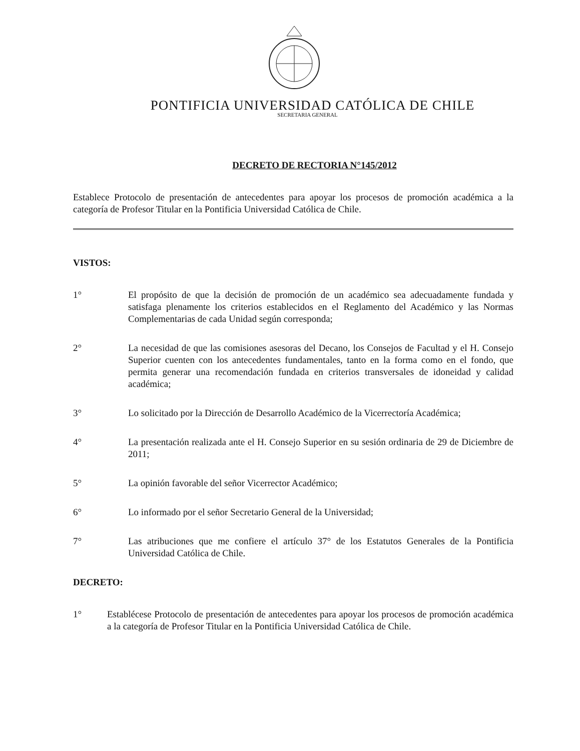PONTIFICIA UNIVERSIDAD CATÓLICA DE CHILE
SECRETARIA GENERAL
DECRETO DE RECTORIA N°145/2012
Establece Protocolo de presentación de antecedentes para apoyar los procesos de promoción académica a la categoría de Profesor Titular en la Pontificia Universidad Católica de Chile.
VISTOS:
1° El propósito de que la decisión de promoción de un académico sea adecuadamente fundada y satisfaga plenamente los criterios establecidos en el Reglamento del Académico y las Normas Complementarias de cada Unidad según corresponda;
2° La necesidad de que las comisiones asesoras del Decano, los Consejos de Facultad y el H. Consejo Superior cuenten con los antecedentes fundamentales, tanto en la forma como en el fondo, que permita generar una recomendación fundada en criterios transversales de idoneidad y calidad académica;
3° Lo solicitado por la Dirección de Desarrollo Académico de la Vicerrectoría Académica;
4° La presentación realizada ante el H. Consejo Superior en su sesión ordinaria de 29 de Diciembre de 2011;
5° La opinión favorable del señor Vicerrector Académico;
6° Lo informado por el señor Secretario General de la Universidad;
7° Las atribuciones que me confiere el artículo 37° de los Estatutos Generales de la Pontificia Universidad Católica de Chile.
DECRETO:
1° Establécese Protocolo de presentación de antecedentes para apoyar los procesos de promoción académica a la categoría de Profesor Titular en la Pontificia Universidad Católica de Chile.